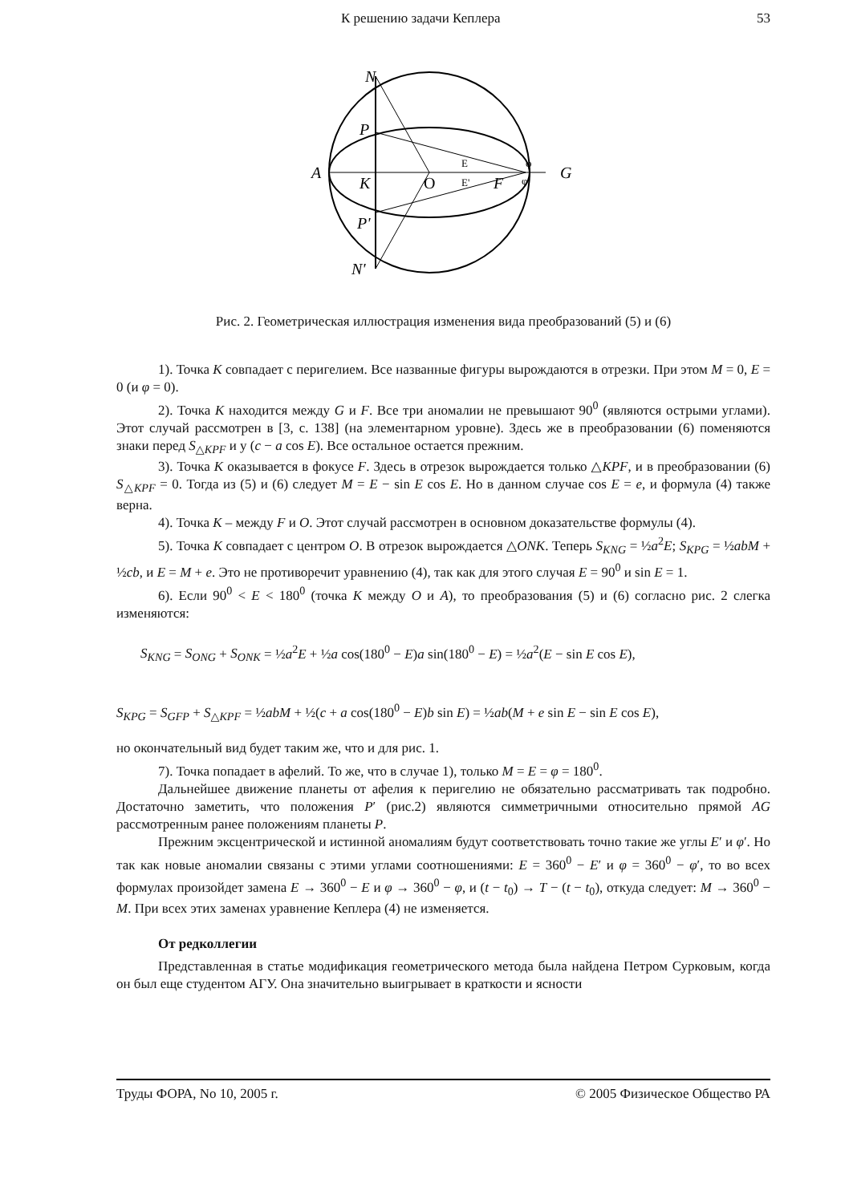К решению задачи Кеплера 53
N
P
A
K
O
F
G
P'
N'
E
E'
φ
φ'
Рис. 2. Геометрическая иллюстрация изменения вида преобразований (5) и (6)
1). Точка K совпадает с перигелием. Все названные фигуры вырождаются в отрезки. При этом M = 0, E = 0 (и φ = 0).
2). Точка K находится между G и F. Все три аномалии не превышают 90<sup>0</sup> (являются острыми углами). Этот случай рассмотрен в [3, с. 138] (на элементарном уровне). Здесь же в преобразовании (6) поменяются знаки перед S<sub>△KPF</sub> и у (c − a cos E). Все остальное остается прежним.
3). Точка K оказывается в фокусе F. Здесь в отрезок вырождается только △KPF, и в преобразовании (6) S<sub>△KPF</sub> = 0. Тогда из (5) и (6) следует M = E − sin E cos E. Но в данном случае cos E = e, и формула (4) также верна.
4). Точка K – между F и O. Этот случай рассмотрен в основном доказательстве формулы (4).
5). Точка K совпадает с центром O. В отрезок вырождается △ONK. Теперь S<sub>KNG</sub> = ½a<sup>2</sup>E; S<sub>KPG</sub> = ½abM + ½cb, и E = M + e. Это не противоречит уравнению (4), так как для этого случая E = 90<sup>0</sup> и sin E = 1.
6). Если 90<sup>0</sup> < E < 180<sup>0</sup> (точка K между O и A), то преобразования (5) и (6) согласно рис. 2 слегка изменяются:
S<sub>KNG</sub> = S<sub>ONG</sub> + S<sub>ONK</sub> = ½a<sup>2</sup>E + ½a cos(180<sup>0</sup> − E)a sin(180<sup>0</sup> − E) = ½a<sup>2</sup>(E − sin E cos E),
S<sub>KPG</sub> = S<sub>GFP</sub> + S<sub>△KPF</sub> = ½abM + ½(c + a cos(180<sup>0</sup> − E)b sin E) = ½ab(M + e sin E − sin E cos E),
но окончательный вид будет таким же, что и для рис. 1.
7). Точка попадает в афелий. То же, что в случае 1), только M = E = φ = 180<sup>0</sup>.
Дальнейшее движение планеты от афелия к перигелию не обязательно рассматривать так подробно. Достаточно заметить, что положения P′ (рис.2) являются симметричными относительно прямой AG рассмотренным ранее положениям планеты P.
Прежним эксцентрической и истинной аномалиям будут соответствовать точно такие же углы E′ и φ′. Но так как новые аномалии связаны с этими углами соотношениями: E = 360<sup>0</sup> − E′ и φ = 360<sup>0</sup> − φ′, то во всех формулах произойдет замена E → 360<sup>0</sup> − E и φ → 360<sup>0</sup> − φ, и (t − t<sub>0</sub>) → T − (t − t<sub>0</sub>), откуда следует: M → 360<sup>0</sup> − M. При всех этих заменах уравнение Кеплера (4) не изменяется.
От редколлегии
Представленная в статье модификация геометрического метода была найдена Петром Сурковым, когда он был еще студентом АГУ. Она значительно выигрывает в краткости и ясности
Труды ФОРА, No 10, 2005 г. © 2005 Физическое Общество РА